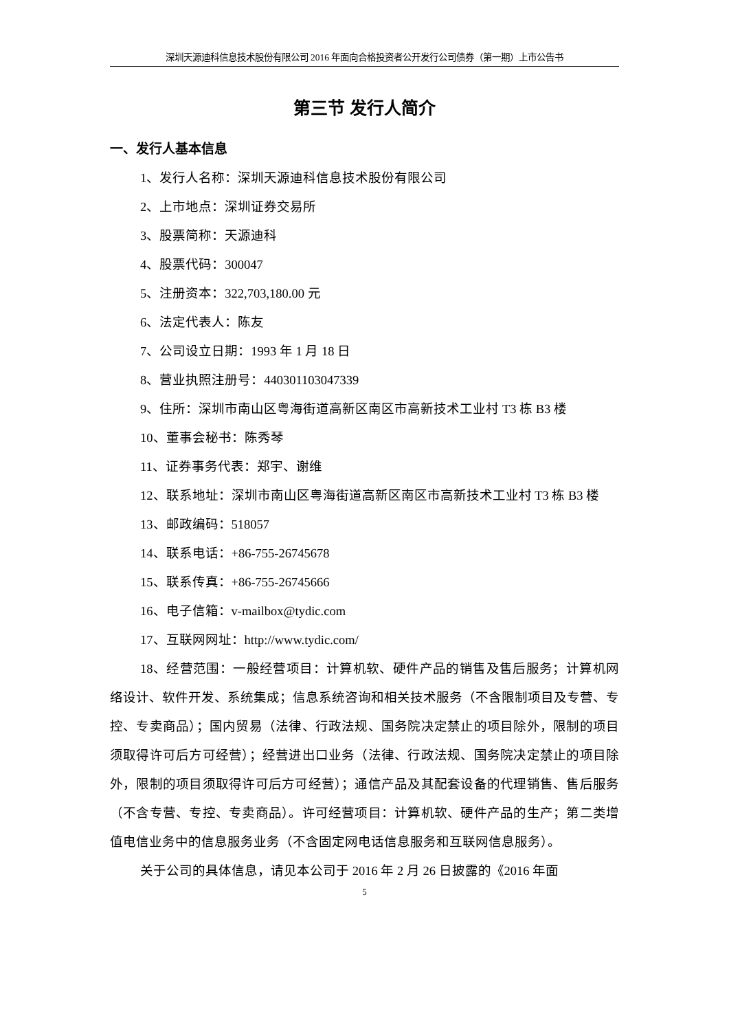深圳天源迪科信息技术股份有限公司 2016 年面向合格投资者公开发行公司债券（第一期）上市公告书
第三节 发行人简介
一、发行人基本信息
1、发行人名称：深圳天源迪科信息技术股份有限公司
2、上市地点：深圳证券交易所
3、股票简称：天源迪科
4、股票代码：300047
5、注册资本：322,703,180.00 元
6、法定代表人：陈友
7、公司设立日期：1993 年 1 月 18 日
8、营业执照注册号：440301103047339
9、住所：深圳市南山区粤海街道高新区南区市高新技术工业村 T3 栋 B3 楼
10、董事会秘书：陈秀琴
11、证券事务代表：郑宇、谢维
12、联系地址：深圳市南山区粤海街道高新区南区市高新技术工业村 T3 栋 B3 楼
13、邮政编码：518057
14、联系电话：+86-755-26745678
15、联系传真：+86-755-26745666
16、电子信箱：v-mailbox@tydic.com
17、互联网网址：http://www.tydic.com/
18、经营范围：一般经营项目：计算机软、硬件产品的销售及售后服务；计算机网络设计、软件开发、系统集成；信息系统咨询和相关技术服务（不含限制项目及专营、专控、专卖商品）；国内贸易（法律、行政法规、国务院决定禁止的项目除外，限制的项目须取得许可后方可经营）；经营进出口业务（法律、行政法规、国务院决定禁止的项目除外，限制的项目须取得许可后方可经营）；通信产品及其配套设备的代理销售、售后服务（不含专营、专控、专卖商品）。许可经营项目：计算机软、硬件产品的生产；第二类增值电信业务中的信息服务业务（不含固定网电话信息服务和互联网信息服务）。
关于公司的具体信息，请见本公司于 2016 年 2 月 26 日披露的《2016 年面
5